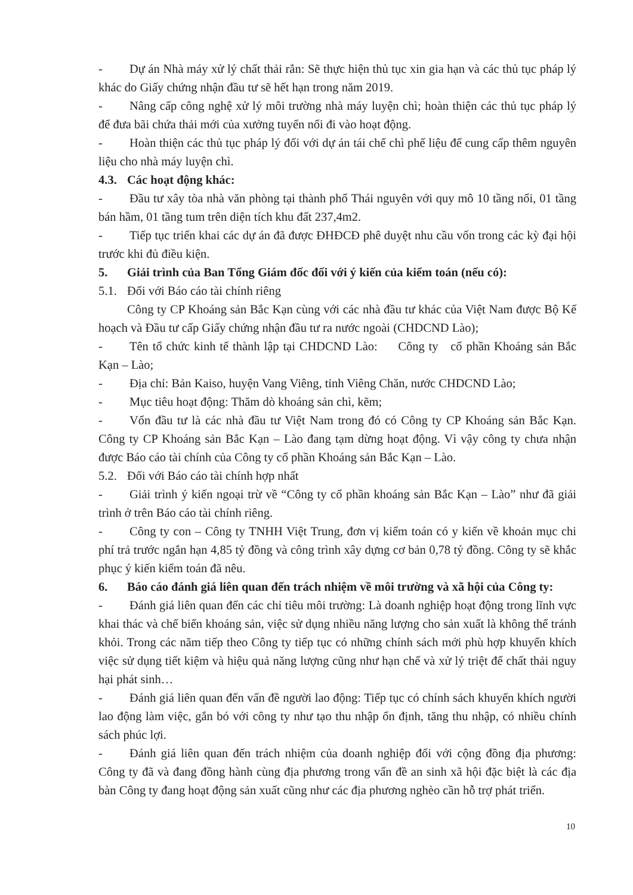- Dự án Nhà máy xử lý chất thải rắn: Sẽ thực hiện thủ tục xin gia hạn và các thủ tục pháp lý khác do Giấy chứng nhận đầu tư sẽ hết hạn trong năm 2019.
- Nâng cấp công nghệ xử lý môi trường nhà máy luyện chì; hoàn thiện các thủ tục pháp lý để đưa bãi chứa thải mới của xưởng tuyển nổi đi vào hoạt động.
- Hoàn thiện các thủ tục pháp lý đối với dự án tái chế chì phế liệu để cung cấp thêm nguyên liệu cho nhà máy luyện chì.
4.3. Các hoạt động khác:
- Đầu tư xây tòa nhà văn phòng tại thành phố Thái nguyên với quy mô 10 tầng nổi, 01 tầng bán hầm, 01 tầng tum trên diện tích khu đất 237,4m2.
- Tiếp tục triển khai các dự án đã được ĐHĐCĐ phê duyệt nhu cầu vốn trong các kỳ đại hội trước khi đủ điều kiện.
5. Giải trình của Ban Tổng Giám đốc đối với ý kiến của kiểm toán (nếu có):
5.1. Đối với Báo cáo tài chính riêng
Công ty CP Khoáng sản Bắc Kạn cùng với các nhà đầu tư khác của Việt Nam được Bộ Kế hoạch và Đầu tư cấp Giấy chứng nhận đầu tư ra nước ngoài (CHDCND Lào);
- Tên tổ chức kinh tế thành lập tại CHDCND Lào: Công ty cổ phần Khoáng sản Bắc Kạn – Lào;
- Địa chỉ: Bản Kaiso, huyện Vang Viêng, tỉnh Viêng Chăn, nước CHDCND Lào;
- Mục tiêu hoạt động: Thăm dò khoáng sản chì, kẽm;
- Vốn đầu tư là các nhà đầu tư Việt Nam trong đó có Công ty CP Khoáng sản Bắc Kạn. Công ty CP Khoáng sản Bắc Kạn – Lào đang tạm dừng hoạt động. Vì vậy công ty chưa nhận được Báo cáo tài chính của Công ty cổ phần Khoáng sản Bắc Kạn – Lào.
5.2. Đối với Báo cáo tài chính hợp nhất
- Giải trình ý kiến ngoại trừ về “Công ty cổ phần khoáng sản Bắc Kạn – Lào” như đã giải trình ở trên Báo cáo tài chính riêng.
- Công ty con – Công ty TNHH Việt Trung, đơn vị kiểm toán có y kiến về khoản mục chi phí trả trước ngắn hạn 4,85 tỷ đồng và công trình xây dựng cơ bản 0,78 tỷ đồng. Công ty sẽ khắc phục ý kiến kiểm toán đã nêu.
6. Báo cáo đánh giá liên quan đến trách nhiệm về môi trường và xã hội của Công ty:
- Đánh giá liên quan đến các chỉ tiêu môi trường: Là doanh nghiệp hoạt động trong lĩnh vực khai thác và chế biến khoáng sản, việc sử dụng nhiều năng lượng cho sản xuất là không thể tránh khỏi. Trong các năm tiếp theo Công ty tiếp tục có những chính sách mới phù hợp khuyến khích việc sử dụng tiết kiệm và hiệu quả năng lượng cũng như hạn chế và xử lý triệt để chất thải nguy hại phát sinh…
- Đánh giá liên quan đến vấn đề người lao động: Tiếp tục có chính sách khuyến khích người lao động làm việc, gắn bó với công ty như tạo thu nhập ổn định, tăng thu nhập, có nhiều chính sách phúc lợi.
- Đánh giá liên quan đến trách nhiệm của doanh nghiệp đối với cộng đồng địa phương: Công ty đã và đang đồng hành cùng địa phương trong vấn đề an sinh xã hội đặc biệt là các địa bàn Công ty đang hoạt động sản xuất cũng như các địa phương nghèo cần hỗ trợ phát triển.
10